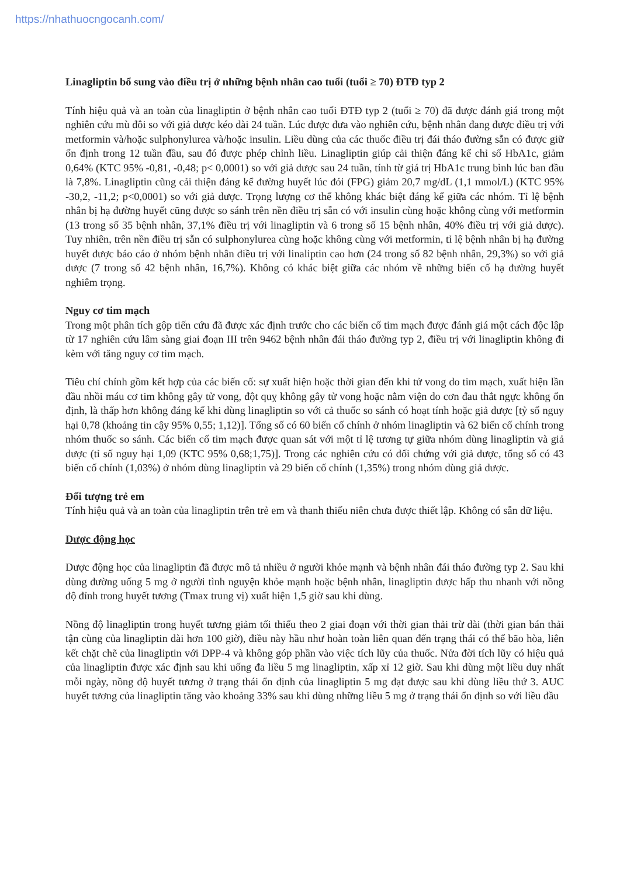https://nhathuocngocanh.com/
Linagliptin bổ sung vào điều trị ở những bệnh nhân cao tuổi (tuổi ≥ 70) ĐTĐ typ 2
Tính hiệu quả và an toàn của linagliptin ở bệnh nhân cao tuổi ĐTĐ typ 2 (tuổi ≥ 70) đã được đánh giá trong một nghiên cứu mù đôi so với giả dược kéo dài 24 tuần. Lúc được đưa vào nghiên cứu, bệnh nhân đang được điều trị với metformin và/hoặc sulphonylurea và/hoặc insulin. Liều dùng của các thuốc điều trị đái tháo đường sẵn có được giữ ổn định trong 12 tuần đầu, sau đó được phép chỉnh liều. Linagliptin giúp cải thiện đáng kể chỉ số HbA1c, giảm 0,64% (KTC 95% -0,81, -0,48; p< 0,0001) so với giả dược sau 24 tuần, tính từ giá trị HbA1c trung bình lúc ban đầu là 7,8%. Linagliptin cũng cải thiện đáng kể đường huyết lúc đói (FPG) giảm 20,7 mg/dL (1,1 mmol/L) (KTC 95% -30,2, -11,2; p<0,0001) so với giả dược. Trọng lượng cơ thể không khác biệt đáng kể giữa các nhóm. Tỉ lệ bệnh nhân bị hạ đường huyết cũng được so sánh trên nền điều trị sẵn có với insulin cùng hoặc không cùng với metformin (13 trong số 35 bệnh nhân, 37,1% điều trị với linagliptin và 6 trong số 15 bệnh nhân, 40% điều trị với giả dược). Tuy nhiên, trên nền điều trị sẵn có sulphonylurea cùng hoặc không cùng với metformin, tỉ lệ bệnh nhân bị hạ đường huyết được báo cáo ở nhóm bệnh nhân điều trị với linaliptin cao hơn (24 trong số 82 bệnh nhân, 29,3%) so với giả dược (7 trong số 42 bệnh nhân, 16,7%). Không có khác biệt giữa các nhóm về những biến cố hạ đường huyết nghiêm trọng.
Nguy cơ tim mạch
Trong một phân tích gộp tiến cứu đã được xác định trước cho các biến cố tim mạch được đánh giá một cách độc lập từ 17 nghiên cứu lâm sàng giai đoạn III trên 9462 bệnh nhân đái tháo đường typ 2, điều trị với linagliptin không đi kèm với tăng nguy cơ tim mạch.
Tiêu chí chính gồm kết hợp của các biến cố: sự xuất hiện hoặc thời gian đến khi tử vong do tim mạch, xuất hiện lần đầu nhồi máu cơ tim không gây tử vong, đột quỵ không gây tử vong hoặc nằm viện do cơn đau thắt ngực không ổn định, là thấp hơn không đáng kể khi dùng linagliptin so với cả thuốc so sánh có hoạt tính hoặc giả dược [tỷ số nguy hại 0,78 (khoảng tin cậy 95% 0,55; 1,12)]. Tổng số có 60 biến cố chính ở nhóm linagliptin và 62 biến cố chính trong nhóm thuốc so sánh. Các biến cố tim mạch được quan sát với một tỉ lệ tương tự giữa nhóm dùng linagliptin và giả dược (tỉ số nguy hại 1,09 (KTC 95% 0,68;1,75)]. Trong các nghiên cứu có đối chứng với giả dược, tổng số có 43 biến cố chính (1,03%) ở nhóm dùng linagliptin và 29 biến cố chính (1,35%) trong nhóm dùng giả dược.
Đối tượng trẻ em
Tính hiệu quả và an toàn của linagliptin trên trẻ em và thanh thiếu niên chưa được thiết lập. Không có sẵn dữ liệu.
Dược động học
Dược động học của linagliptin đã được mô tả nhiều ở người khỏe mạnh và bệnh nhân đái tháo đường typ 2. Sau khi dùng đường uống 5 mg ở người tình nguyện khỏe mạnh hoặc bệnh nhân, linagliptin được hấp thu nhanh với nồng độ đỉnh trong huyết tương (Tmax trung vị) xuất hiện 1,5 giờ sau khi dùng.
Nồng độ linagliptin trong huyết tương giảm tối thiểu theo 2 giai đoạn với thời gian thải trừ dài (thời gian bán thải tận cùng của linagliptin dài hơn 100 giờ), điều này hầu như hoàn toàn liên quan đến trạng thái có thể bão hòa, liên kết chặt chẽ của linagliptin với DPP-4 và không góp phần vào việc tích lũy của thuốc. Nửa đời tích lũy có hiệu quả của linagliptin được xác định sau khi uống đa liều 5 mg linagliptin, xấp xỉ 12 giờ. Sau khi dùng một liều duy nhất mỗi ngày, nồng độ huyết tương ở trạng thái ổn định của linagliptin 5 mg đạt được sau khi dùng liều thứ 3. AUC huyết tương của linagliptin tăng vào khoảng 33% sau khi dùng những liều 5 mg ở trạng thái ổn định so với liều đầu